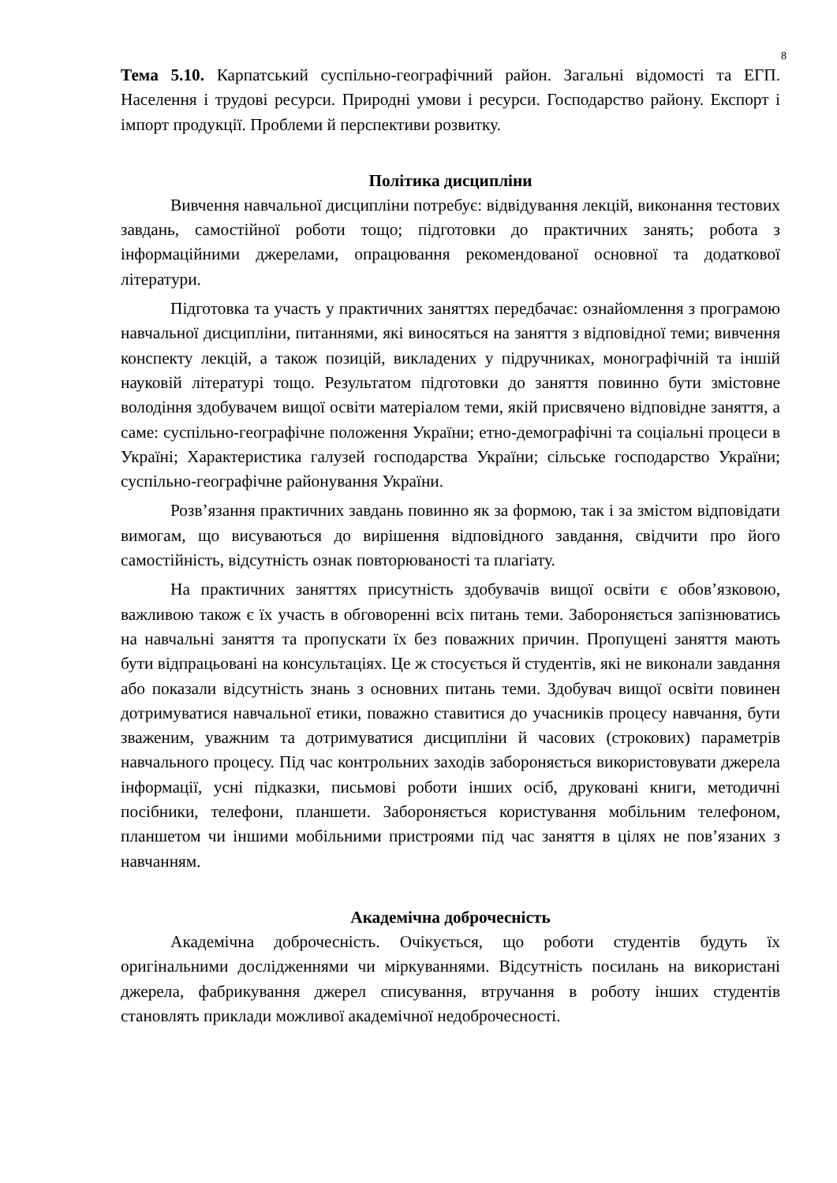8
Тема 5.10. Карпатський суспільно-географічний район. Загальні відомості та ЕГП. Населення і трудові ресурси. Природні умови і ресурси. Господарство району. Експорт і імпорт продукції. Проблеми й перспективи розвитку.
Політика дисципліни
Вивчення навчальної дисципліни потребує: відвідування лекцій, виконання тестових завдань, самостійної роботи тощо; підготовки до практичних занять; робота з інформаційними джерелами, опрацювання рекомендованої основної та додаткової літератури.
Підготовка та участь у практичних заняттях передбачає: ознайомлення з програмою навчальної дисципліни, питаннями, які виносяться на заняття з відповідної теми; вивчення конспекту лекцій, а також позицій, викладених у підручниках, монографічній та іншій науковій літературі тощо. Результатом підготовки до заняття повинно бути змістовне володіння здобувачем вищої освіти матеріалом теми, якій присвячено відповідне заняття, а саме: суспільно-географічне положення України; етно-демографічні та соціальні процеси в Україні; Характеристика галузей господарства України; сільське господарство України; суспільно-географічне районування України.
Розв’язання практичних завдань повинно як за формою, так і за змістом відповідати вимогам, що висуваються до вирішення відповідного завдання, свідчити про його самостійність, відсутність ознак повторюваності та плагіату.
На практичних заняттях присутність здобувачів вищої освіти є обов’язковою, важливою також є їх участь в обговоренні всіх питань теми. Забороняється запізнюватись на навчальні заняття та пропускати їх без поважних причин. Пропущені заняття мають бути відпрацьовані на консультаціях. Це ж стосується й студентів, які не виконали завдання або показали відсутність знань з основних питань теми. Здобувач вищої освіти повинен дотримуватися навчальної етики, поважно ставитися до учасників процесу навчання, бути зваженим, уважним та дотримуватися дисципліни й часових (строкових) параметрів навчального процесу. Під час контрольних заходів забороняється використовувати джерела інформації, усні підказки, письмові роботи інших осіб, друковані книги, методичні посібники, телефони, планшети. Забороняється користування мобільним телефоном, планшетом чи іншими мобільними пристроями під час заняття в цілях не пов’язаних з навчанням.
Академічна доброчесність
Академічна доброчесність. Очікується, що роботи студентів будуть їх оригінальними дослідженнями чи міркуваннями. Відсутність посилань на використані джерела, фабрикування джерел списування, втручання в роботу інших студентів становлять приклади можливої академічної недоброчесності.